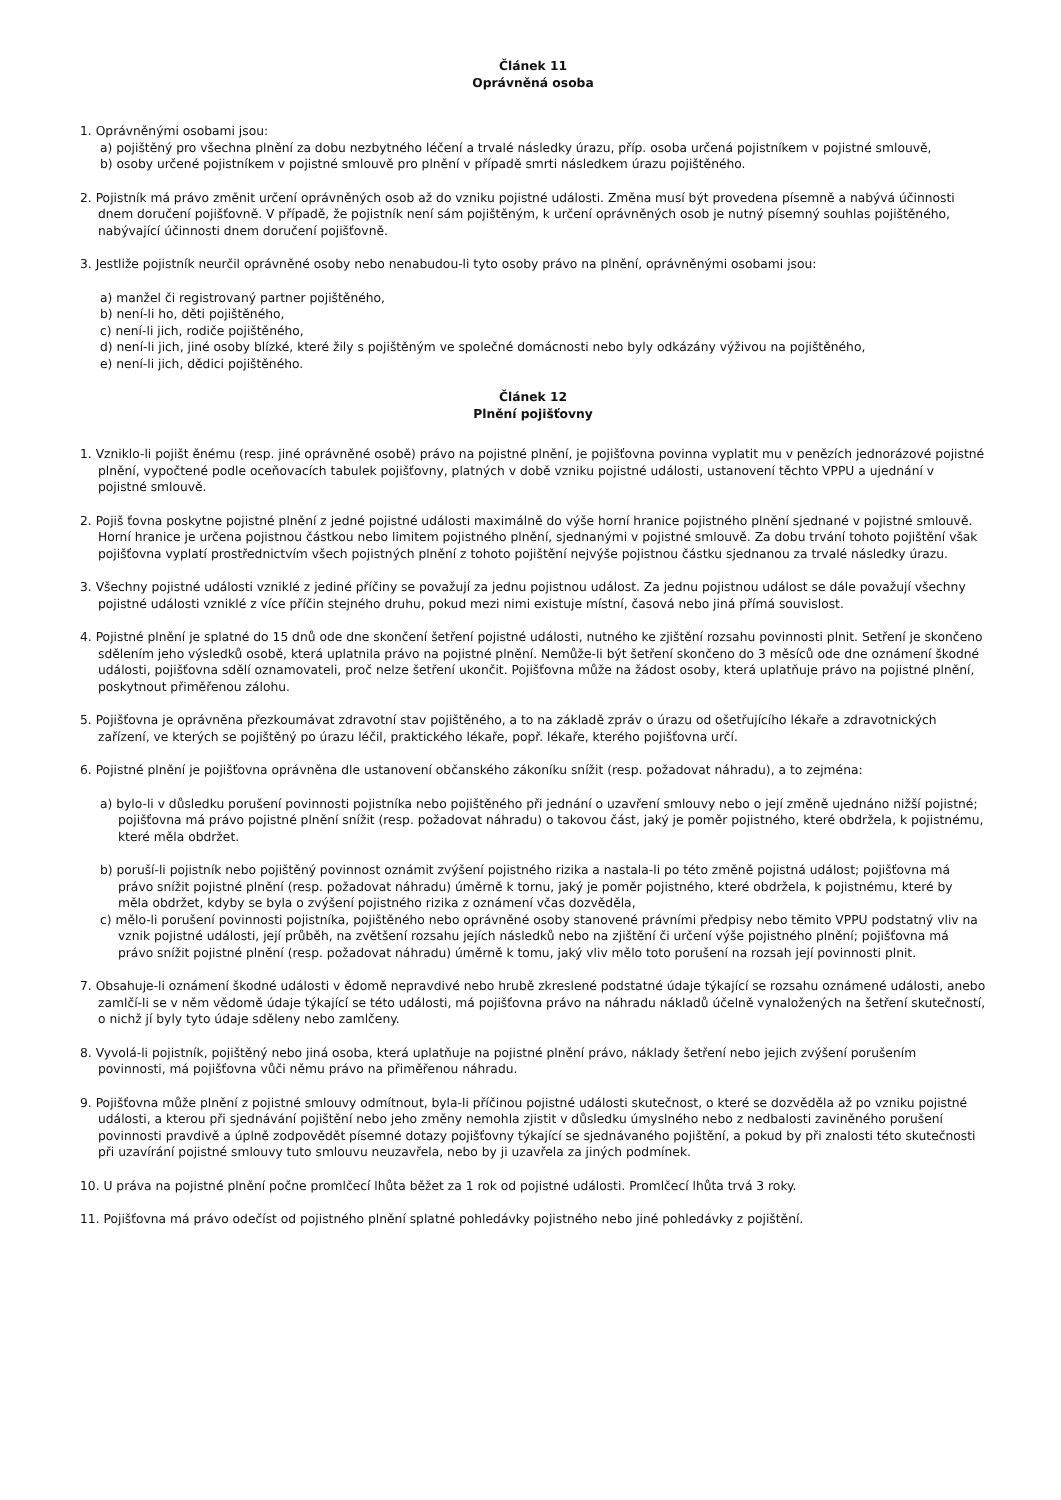Článek 11
Oprávněná osoba
1. Oprávněnými osobami jsou:
a) pojištěný pro všechna plnění za dobu nezbytného léčení a trvalé následky úrazu, příp. osoba určená pojistníkem v pojistné smlouvě,
b) osoby určené pojistníkem v pojistné smlouvě pro plnění v případě smrti následkem úrazu pojištěného.
2. Pojistník má právo změnit určení oprávněných osob až do vzniku pojistné události. Změna musí být provedena písemně a nabývá účinnosti dnem doručení pojišťovně. V případě, že pojistník není sám pojištěným, k určení oprávněných osob je nutný písemný souhlas pojištěného, nabývající účinnosti dnem doručení pojišťovně.
3. Jestliže pojistník neurčil oprávněné osoby nebo nenabudou-li tyto osoby právo na plnění, oprávněnými osobami jsou:
a) manžel či registrovaný partner pojištěného,
b) není-li ho, děti pojištěného,
c) není-li jich, rodiče pojištěného,
d) není-li jich, jiné osoby blízké, které žily s pojištěným ve společné domácnosti nebo byly odkázány výživou na pojištěného,
e) není-li jich, dědici pojištěného.
Článek 12
Plnění pojišťovny
1. Vzniklo-li pojišt ěnému (resp. jiné oprávněné osobě) právo na pojistné plnění, je pojišťovna povinna vyplatit mu v penězích jednorázové pojistné plnění, vypočtené podle oceňovacích tabulek pojišťovny, platných v době vzniku pojistné události, ustanovení těchto VPPU a ujednání v pojistné smlouvě.
2. Pojiš ťovna poskytne pojistné plnění z jedné pojistné události maximálně do výše horní hranice pojistného plnění sjednané v pojistné smlouvě. Horní hranice je určena pojistnou částkou nebo limitem pojistného plnění, sjednanými v pojistné smlouvě. Za dobu trvání tohoto pojištění však pojišťovna vyplatí prostřednictvím všech pojistných plnění z tohoto pojištění nejvýše pojistnou částku sjednanou za trvalé následky úrazu.
3. Všechny pojistné události vzniklé z jediné příčiny se považují za jednu pojistnou událost. Za jednu pojistnou událost se dále považují všechny pojistné události vzniklé z více příčin stejného druhu, pokud mezi nimi existuje místní, časová nebo jiná přímá souvislost.
4. Pojistné plnění je splatné do 15 dnů ode dne skončení šetření pojistné události, nutného ke zjištění rozsahu povinnosti plnit. Setření je skončeno sdělením jeho výsledků osobě, která uplatnila právo na pojistné plnění. Nemůže-li být šetření skončeno do 3 měsíců ode dne oznámení škodné události, pojišťovna sdělí oznamovateli, proč nelze šetření ukončit. Pojišťovna může na žádost osoby, která uplatňuje právo na pojistné plnění, poskytnout přiměřenou zálohu.
5. Pojišťovna je oprávněna přezkoumávat zdravotní stav pojištěného, a to na základě zpráv o úrazu od ošetřujícího lékaře a zdravotnických zařízení, ve kterých se pojištěný po úrazu léčil, praktického lékaře, popř. lékaře, kterého pojišťovna určí.
6. Pojistné plnění je pojišťovna oprávněna dle ustanovení občanského zákoníku snížit (resp. požadovat náhradu), a to zejména:
a) bylo-li v důsledku porušení povinnosti pojistníka nebo pojištěného při jednání o uzavření smlouvy nebo o její změně ujednáno nižší pojistné; pojišťovna má právo pojistné plnění snížit (resp. požadovat náhradu) o takovou část, jaký je poměr pojistného, které obdržela, k pojistnému, které měla obdržet.
b) poruší-li pojistník nebo pojištěný povinnost oznámit zvýšení pojistného rizika a nastala-li po této změně pojistná událost; pojišťovna má právo snížit pojistné plnění (resp. požadovat náhradu) úměrně k tornu, jaký je poměr pojistného, které obdržela, k pojistnému, které by měla obdržet, kdyby se byla o zvýšení pojistného rizika z oznámení včas dozvěděla,
c) mělo-li porušení povinnosti pojistníka, pojištěného nebo oprávněné osoby stanovené právními předpisy nebo těmito VPPU podstatný vliv na vznik pojistné události, její průběh, na zvětšení rozsahu jejích následků nebo na zjištění či určení výše pojistného plnění; pojišťovna má právo snížit pojistné plnění (resp. požadovat náhradu) úměrně k tomu, jaký vliv mělo toto porušení na rozsah její povinnosti plnit.
7. Obsahuje-li oznámení škodné události v ědomě nepravdivé nebo hrubě zkreslené podstatné údaje týkající se rozsahu oznámené události, anebo zamlčí-li se v něm vědomě údaje týkající se této události, má pojišťovna právo na náhradu nákladů účelně vynaložených na šetření skutečností, o nichž jí byly tyto údaje sděleny nebo zamlčeny.
8. Vyvolá-li pojistník, pojištěný nebo jiná osoba, která uplatňuje na pojistné plnění právo, náklady šetření nebo jejich zvýšení porušením povinnosti, má pojišťovna vůči němu právo na přiměřenou náhradu.
9. Pojišťovna může plnění z pojistné smlouvy odmítnout, byla-li příčinou pojistné události skutečnost, o které se dozvěděla až po vzniku pojistné události, a kterou při sjednávání pojištění nebo jeho změny nemohla zjistit v důsledku úmyslného nebo z nedbalosti zaviněného porušení povinnosti pravdivě a úplně zodpovědět písemné dotazy pojišťovny týkající se sjednávaného pojištění, a pokud by při znalosti této skutečnosti při uzavírání pojistné smlouvy tuto smlouvu neuzavřela, nebo by ji uzavřela za jiných podmínek.
10. U práva na pojistné plnění počne promlčecí lhůta běžet za 1 rok od pojistné události. Promlčecí lhůta trvá 3 roky.
11. Pojišťovna má právo odečíst od pojistného plnění splatné pohledávky pojistného nebo jiné pohledávky z pojištění.